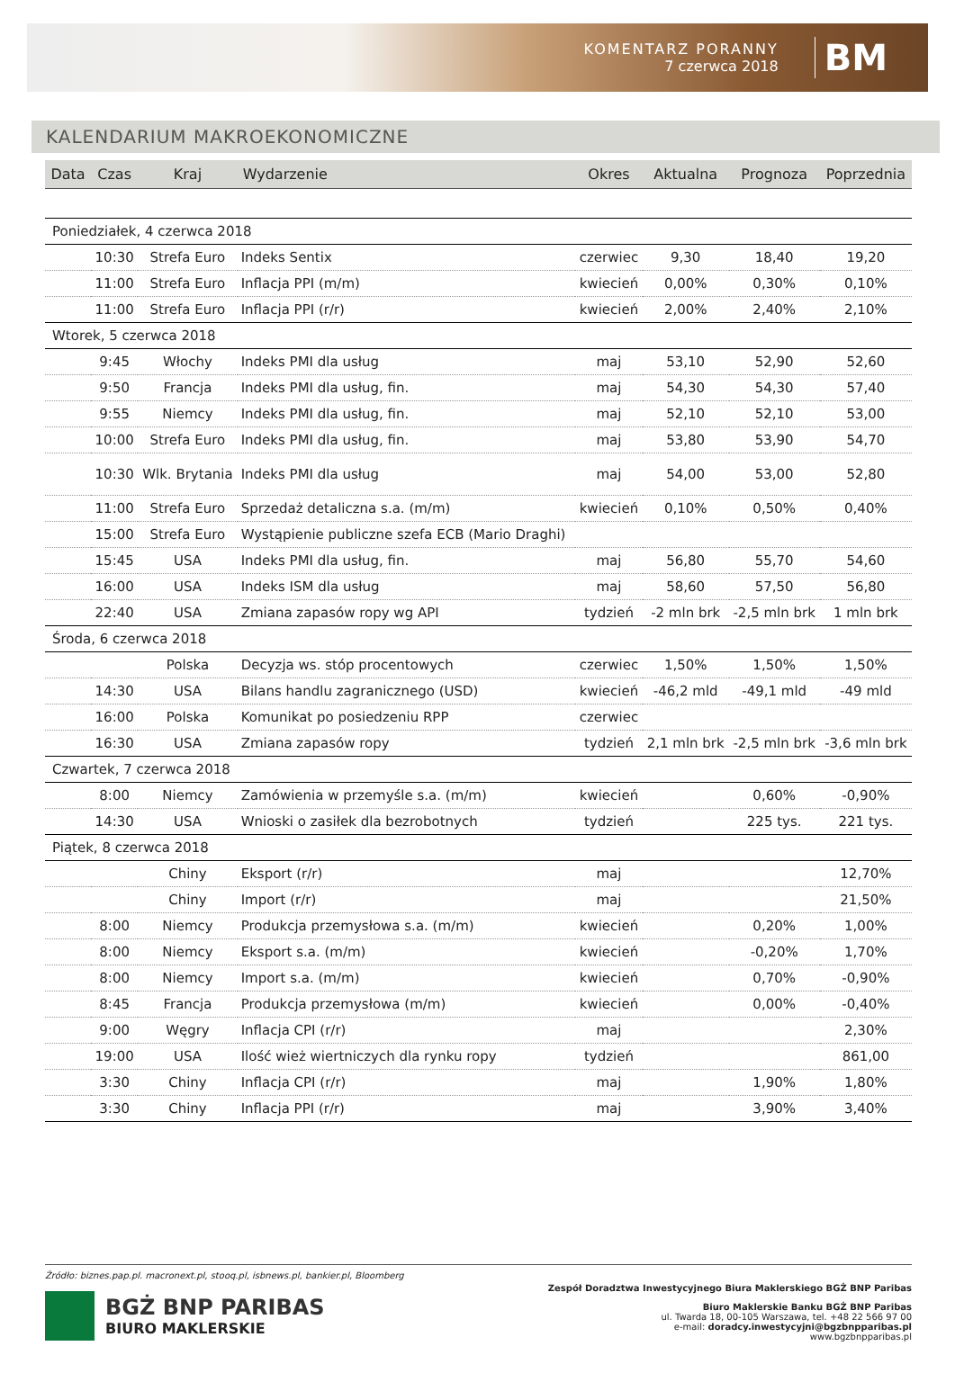KOMENTARZ PORANNY
7 czerwca 2018
BM
KALENDARIUM MAKROEKONOMICZNE
| Data | Czas | Kraj | Wydarzenie | Okres | Aktualna | Prognoza | Poprzednia |
| --- | --- | --- | --- | --- | --- | --- | --- |
| Poniedziałek, 4 czerwca 2018 | | | | | | | |
| | 10:30 | Strefa Euro | Indeks Sentix | czerwiec | 9,30 | 18,40 | 19,20 |
| | 11:00 | Strefa Euro | Inflacja PPI (m/m) | kwiecień | 0,00% | 0,30% | 0,10% |
| | 11:00 | Strefa Euro | Inflacja PPI (r/r) | kwiecień | 2,00% | 2,40% | 2,10% |
| Wtorek, 5 czerwca 2018 | | | | | | | |
| | 9:45 | Włochy | Indeks PMI dla usług | maj | 53,10 | 52,90 | 52,60 |
| | 9:50 | Francja | Indeks PMI dla usług, fin. | maj | 54,30 | 54,30 | 57,40 |
| | 9:55 | Niemcy | Indeks PMI dla usług, fin. | maj | 52,10 | 52,10 | 53,00 |
| | 10:00 | Strefa Euro | Indeks PMI dla usług, fin. | maj | 53,80 | 53,90 | 54,70 |
| | 10:30 | Wlk. Brytania | Indeks PMI dla usług | maj | 54,00 | 53,00 | 52,80 |
| | 11:00 | Strefa Euro | Sprzedaż detaliczna s.a. (m/m) | kwiecień | 0,10% | 0,50% | 0,40% |
| | 15:00 | Strefa Euro | Wystąpienie publiczne szefa ECB (Mario Draghi) | | | | |
| | 15:45 | USA | Indeks PMI dla usług, fin. | maj | 56,80 | 55,70 | 54,60 |
| | 16:00 | USA | Indeks ISM dla usług | maj | 58,60 | 57,50 | 56,80 |
| | 22:40 | USA | Zmiana zapasów ropy wg API | tydzień | -2 mln brk | -2,5 mln brk | 1 mln brk |
| Środa, 6 czerwca 2018 | | | | | | | |
| | | Polska | Decyzja ws. stóp procentowych | czerwiec | 1,50% | 1,50% | 1,50% |
| | 14:30 | USA | Bilans handlu zagranicznego (USD) | kwiecień | -46,2 mld | -49,1 mld | -49 mld |
| | 16:00 | Polska | Komunikat po posiedzeniu RPP | czerwiec | | | |
| | 16:30 | USA | Zmiana zapasów ropy | tydzień | 2,1 mln brk | -2,5 mln brk | -3,6 mln brk |
| Czwartek, 7 czerwca 2018 | | | | | | | |
| | 8:00 | Niemcy | Zamówienia w przemyśle s.a. (m/m) | kwiecień | | 0,60% | -0,90% |
| | 14:30 | USA | Wnioski o zasiłek dla bezrobotnych | tydzień | | 225 tys. | 221 tys. |
| Piątek, 8 czerwca 2018 | | | | | | | |
| | | Chiny | Eksport (r/r) | maj | | | 12,70% |
| | | Chiny | Import (r/r) | maj | | | 21,50% |
| | 8:00 | Niemcy | Produkcja przemysłowa s.a. (m/m) | kwiecień | | 0,20% | 1,00% |
| | 8:00 | Niemcy | Eksport s.a. (m/m) | kwiecień | | -0,20% | 1,70% |
| | 8:00 | Niemcy | Import s.a. (m/m) | kwiecień | | 0,70% | -0,90% |
| | 8:45 | Francja | Produkcja przemysłowa (m/m) | kwiecień | | 0,00% | -0,40% |
| | 9:00 | Węgry | Inflacja CPI (r/r) | maj | | | 2,30% |
| | 19:00 | USA | Ilość wież wiertniczych dla rynku ropy | tydzień | | | 861,00 |
| | 3:30 | Chiny | Inflacja CPI (r/r) | maj | | 1,90% | 1,80% |
| | 3:30 | Chiny | Inflacja PPI (r/r) | maj | | 3,90% | 3,40% |
Źródło: biznes.pap.pl. macronext.pl, stooq.pl, isbnews.pl, bankier.pl, Bloomberg
BGŻ BNP PARIBAS
BIURO MAKLERSKIE
Zespół Doradztwa Inwestycyjnego Biura Maklerskiego BGŻ BNP Paribas
Biuro Maklerskie Banku BGŻ BNP Paribas
ul. Twarda 18, 00-105 Warszawa, tel. +48 22 566 97 00
e-mail: doradcy.inwestycyjni@bgzbnpparibas.pl
www.bgzbnpparibas.pl